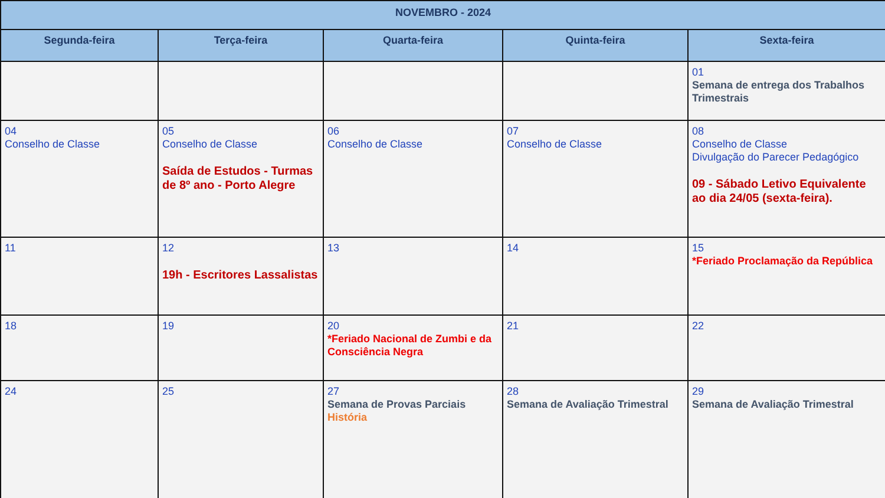| NOVEMBRO - 2024 | | | | |
| --- | --- | --- | --- | --- |
| Segunda-feira | Terça-feira | Quarta-feira | Quinta-feira | Sexta-feira |
| | | | | 01 Semana de entrega dos Trabalhos Trimestrais |
| 04 Conselho de Classe | 05 Conselho de Classe Saída de Estudos - Turmas de 8º ano - Porto Alegre | 06 Conselho de Classe | 07 Conselho de Classe | 08 Conselho de Classe Divulgação do Parecer Pedagógico 09 - Sábado Letivo Equivalente ao dia 24/05 (sexta-feira). |
| 11 | 12 19h - Escritores Lassalistas | 13 | 14 | 15 *Feriado Proclamação da República |
| 18 | 19 | 20 *Feriado Nacional de Zumbi e da Consciência Negra | 21 | 22 |
| 24 | 25 | 27 Semana de Provas Parciais História | 28 Semana de Avaliação Trimestral | 29 Semana de Avaliação Trimestral |